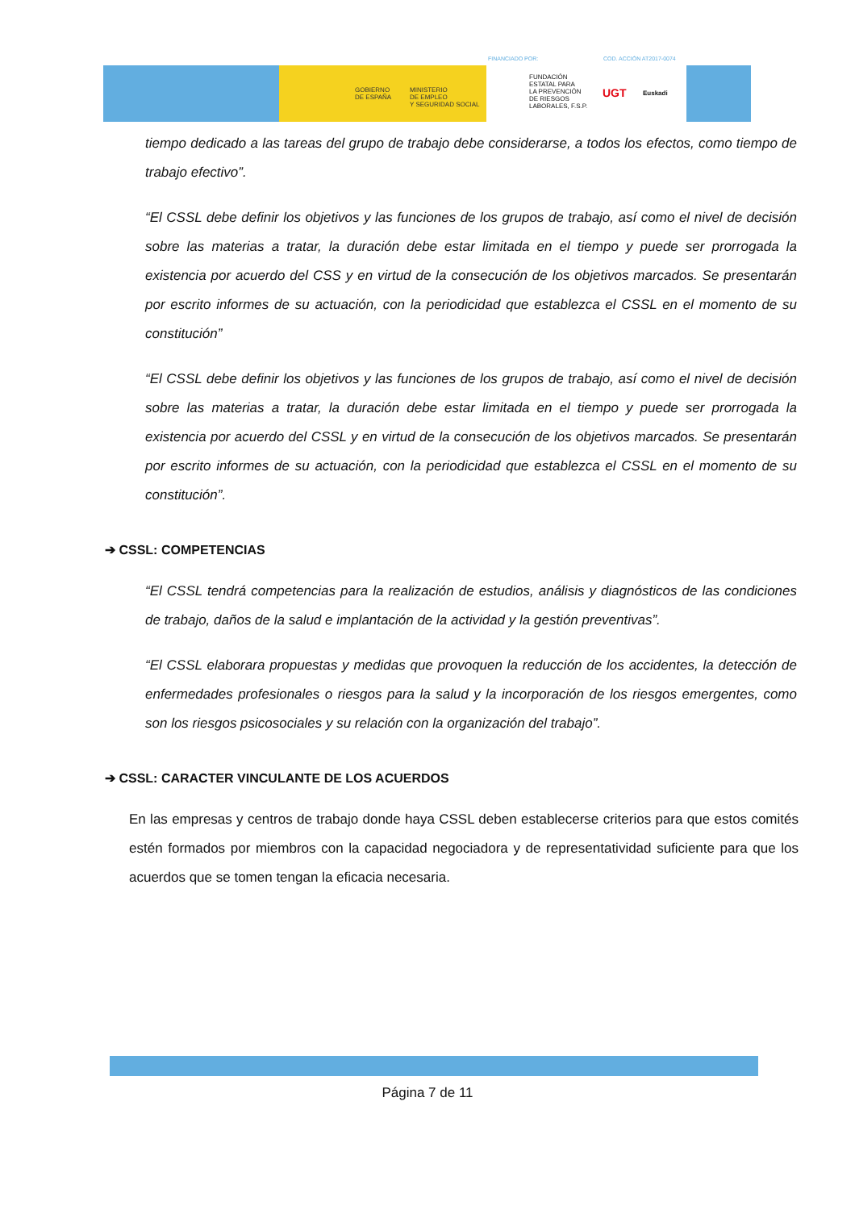GOBIERNO
DE ESPAÑA
MINISTERIO
DE EMPLEO
Y SEGURIDAD SOCIAL
FUNDACIÓN
ESTATAL PARA
LA PREVENCIÓN
DE RIESGOS
LABORALES, F.S.P.
UGT Euskadi
FINANCIADO POR: COD. ACCIÓN AT2017-0074
tiempo dedicado a las tareas del grupo de trabajo debe considerarse, a todos los efectos, como tiempo de trabajo efectivo”.
“El CSSL debe definir los objetivos y las funciones de los grupos de trabajo, así como el nivel de decisión sobre las materias a tratar, la duración debe estar limitada en el tiempo y puede ser prorrogada la existencia por acuerdo del CSS y en virtud de la consecución de los objetivos marcados. Se presentarán por escrito informes de su actuación, con la periodicidad que establezca el CSSL en el momento de su constitución”
“El CSSL debe definir los objetivos y las funciones de los grupos de trabajo, así como el nivel de decisión sobre las materias a tratar, la duración debe estar limitada en el tiempo y puede ser prorrogada la existencia por acuerdo del CSSL y en virtud de la consecución de los objetivos marcados. Se presentarán por escrito informes de su actuación, con la periodicidad que establezca el CSSL en el momento de su constitución”.
➔ CSSL: COMPETENCIAS
“El CSSL tendrá competencias para la realización de estudios, análisis y diagnósticos de las condiciones de trabajo, daños de la salud e implantación de la actividad y la gestión preventivas”.
“El CSSL elaborara propuestas y medidas que provoquen la reducción de los accidentes, la detección de enfermedades profesionales o riesgos para la salud y la incorporación de los riesgos emergentes, como son los riesgos psicosociales y su relación con la organización del trabajo”.
➔ CSSL: CARACTER VINCULANTE DE LOS ACUERDOS
En las empresas y centros de trabajo donde haya CSSL deben establecerse criterios para que estos comités estén formados por miembros con la capacidad negociadora y de representatividad suficiente para que los acuerdos que se tomen tengan la eficacia necesaria.
Página 7 de 11